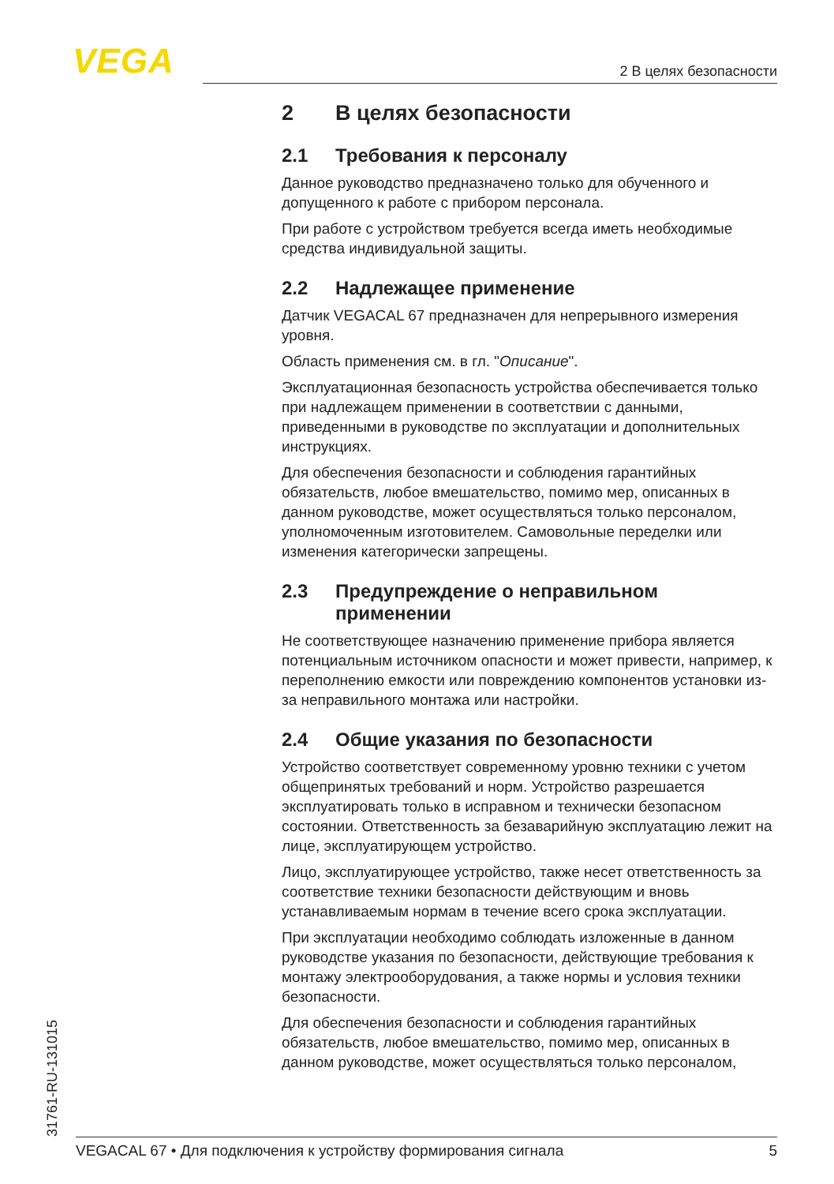VEGA 2 В целях безопасности
2 В целях безопасности
2.1 Требования к персоналу
Данное руководство предназначено только для обученного и допущенного к работе с прибором персонала.
При работе с устройством требуется всегда иметь необходимые средства индивидуальной защиты.
2.2 Надлежащее применение
Датчик VEGACAL 67 предназначен для непрерывного измерения уровня.
Область применения см. в гл. "Описание".
Эксплуатационная безопасность устройства обеспечивается только при надлежащем применении в соответствии с данными, приведенными в руководстве по эксплуатации и дополнительных инструкциях.
Для обеспечения безопасности и соблюдения гарантийных обязательств, любое вмешательство, помимо мер, описанных в данном руководстве, может осуществляться только персоналом, уполномоченным изготовителем. Самовольные переделки или изменения категорически запрещены.
2.3 Предупреждение о неправильном применении
Не соответствующее назначению применение прибора является потенциальным источником опасности и может привести, например, к переполнению емкости или повреждению компонентов установки из-за неправильного монтажа или настройки.
2.4 Общие указания по безопасности
Устройство соответствует современному уровню техники с учетом общепринятых требований и норм. Устройство разрешается эксплуатировать только в исправном и технически безопасном состоянии. Ответственность за безаварийную эксплуатацию лежит на лице, эксплуатирующем устройство.
Лицо, эксплуатирующее устройство, также несет ответственность за соответствие техники безопасности действующим и вновь устанавливаемым нормам в течение всего срока эксплуатации.
При эксплуатации необходимо соблюдать изложенные в данном руководстве указания по безопасности, действующие требования к монтажу электрооборудования, а также нормы и условия техники безопасности.
Для обеспечения безопасности и соблюдения гарантийных обязательств, любое вмешательство, помимо мер, описанных в данном руководстве, может осуществляться только персоналом,
31761-RU-131015 VEGACAL 67 • Для подключения к устройству формирования сигнала 5